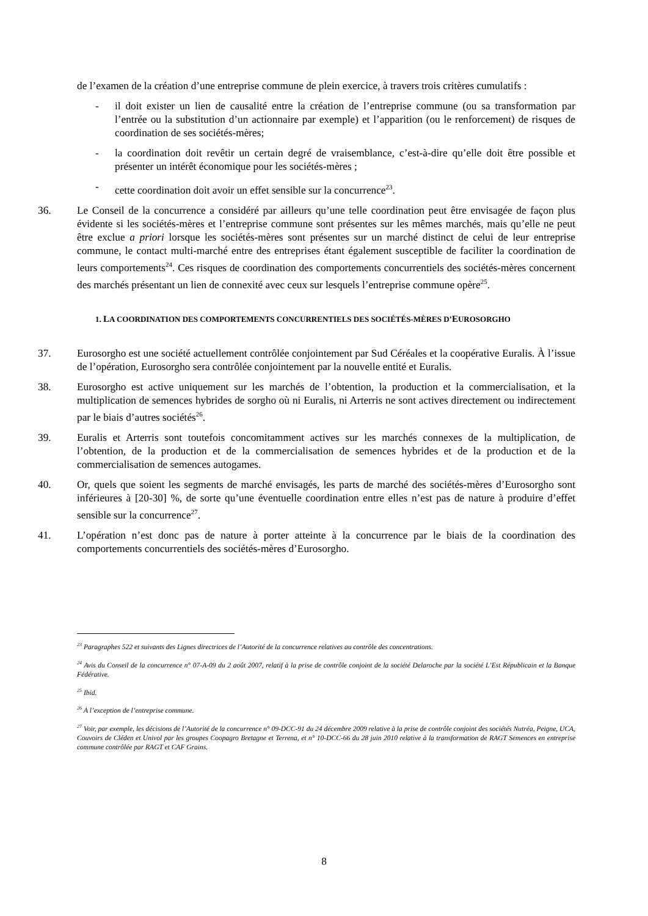de l’examen de la création d’une entreprise commune de plein exercice, à travers trois critères cumulatifs :
- il doit exister un lien de causalité entre la création de l’entreprise commune (ou sa transformation par l’entrée ou la substitution d’un actionnaire par exemple) et l’apparition (ou le renforcement) de risques de coordination de ses sociétés-mères;
- la coordination doit revêtir un certain degré de vraisemblance, c’est-à-dire qu’elle doit être possible et présenter un intérêt économique pour les sociétés-mères ;
- cette coordination doit avoir un effet sensible sur la concurrence<sup>23</sup>.
36. Le Conseil de la concurrence a considéré par ailleurs qu’une telle coordination peut être envisagée de façon plus évidente si les sociétés-mères et l’entreprise commune sont présentes sur les mêmes marchés, mais qu’elle ne peut être exclue a priori lorsque les sociétés-mères sont présentes sur un marché distinct de celui de leur entreprise commune, le contact multi-marché entre des entreprises étant également susceptible de faciliter la coordination de leurs comportements<sup>24</sup>. Ces risques de coordination des comportements concurrentiels des sociétés-mères concernent des marchés présentant un lien de connexité avec ceux sur lesquels l’entreprise commune opère<sup>25</sup>.
1. LA COORDINATION DES COMPORTEMENTS CONCURRENTIELS DES SOCIÉTÉS-MÈRES D’EUROSORGHO
37. Eurosorgho est une société actuellement contrôlée conjointement par Sud Céréales et la coopérative Euralis. À l’issue de l’opération, Eurosorgho sera contrôlée conjointement par la nouvelle entité et Euralis.
38. Eurosorgho est active uniquement sur les marchés de l’obtention, la production et la commercialisation, et la multiplication de semences hybrides de sorgho où ni Euralis, ni Arterris ne sont actives directement ou indirectement par le biais d’autres sociétés<sup>26</sup>.
39. Euralis et Arterris sont toutefois concomitamment actives sur les marchés connexes de la multiplication, de l’obtention, de la production et de la commercialisation de semences hybrides et de la production et de la commercialisation de semences autogames.
40. Or, quels que soient les segments de marché envisagés, les parts de marché des sociétés-mères d’Eurosorgho sont inférieures à [20-30] %, de sorte qu’une éventuelle coordination entre elles n’est pas de nature à produire d’effet sensible sur la concurrence<sup>27</sup>.
41. L’opération n’est donc pas de nature à porter atteinte à la concurrence par le biais de la coordination des comportements concurrentiels des sociétés-mères d’Eurosorgho.
<sup>23</sup> Paragraphes 522 et suivants des Lignes directrices de l’Autorité de la concurrence relatives au contrôle des concentrations.
<sup>24</sup> Avis du Conseil de la concurrence n° 07-A-09 du 2 août 2007, relatif à la prise de contrôle conjoint de la société Delaroche par la société L’Est Républicain et la Banque Fédérative.
<sup>25</sup> Ibid.
<sup>26</sup> À l’exception de l’entreprise commune.
<sup>27</sup> Voir, par exemple, les décisions de l’Autorité de la concurrence n° 09-DCC-91 du 24 décembre 2009 relative à la prise de contrôle conjoint des sociétés Nutréa, Peigne, UCA, Couvoirs de Cléden et Univol par les groupes Coopagro Bretagne et Terrena, et n° 10-DCC-66 du 28 juin 2010 relative à la transformation de RAGT Semences en entreprise commune contrôlée par RAGT et CAF Grains.
8